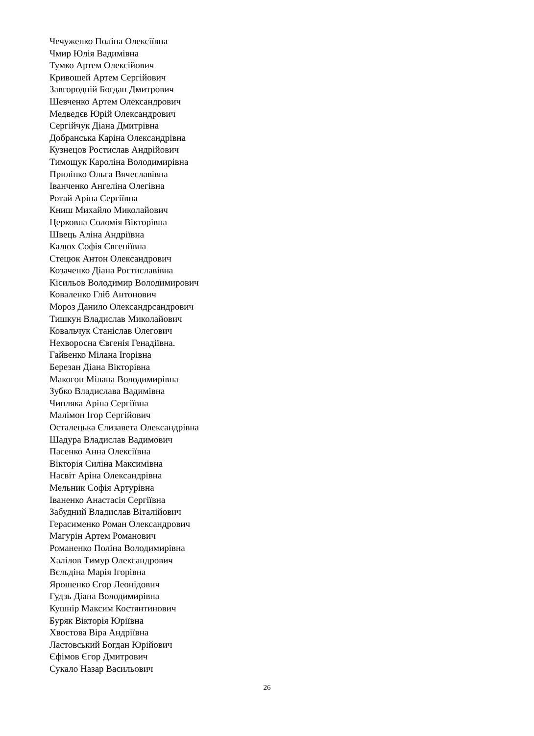Чечуженко Поліна Олексіївна
Чмир Юлія Вадимівна
Тумко Артем Олексійович
Кривошей Артем Сергійович
Завгородній Богдан Дмитрович
Шевченко Артем Олександрович
Медведєв Юрій Олександрович
Сергійчук Діана Дмитрівна
Добранська Каріна Олександрівна
Кузнецов Ростислав Андрійович
Тимощук Кароліна Володимирівна
Приліпко Ольга Вячеславівна
Іванченко Ангеліна Олегівна
Ротай Аріна Сергіївна
Книш Михайло Миколайович
Церковна Соломія Вікторівна
Швець Аліна Андріївна
Калюх Софія Євгеніївна
Стецюк Антон Олександрович
Козаченко Діана Ростиславівна
Кісильов Володимир Володимирович
Коваленко Гліб Антонович
Мороз Данило Олександрсандрович
Тишкун Владислав Миколайович
Ковальчук Станіслав Олегович
Нехворосна Євгенія Генадіївна.
Гайвенко Мілана Ігорівна
Березан Діана Вікторівна
Макогон Мілана Володимирівна
Зубко Владислава Вадимівна
Чипляка Аріна Сергіївна
Малімон Ігор Сергійович
Осталецька Єлизавета Олександрівна
Шадура Владислав Вадимович
Пасенко Анна Олексіївна
Вікторія Силіна Максимівна
Насвіт Аріна Олександрівна
Мельник Софія Артурівна
Іваненко Анастасія Сергіївна
Забудний Владислав Віталійович
Герасименко Роман Олександрович
Магурін Артем Романович
Романенко Поліна Володимирівна
Халілов Тимур Олександрович
Вєльдіна Марія Ігорівна
Ярошенко Єгор Леонідович
Гудзь Діана Володимирівна
Кушнір Максим Костянтинович
Буряк Вікторія Юріївна
Хвостова Віра Андріївна
Ластовський Богдан Юрійович
Єфімов Єгор Дмитрович
Сукало Назар Васильович
26